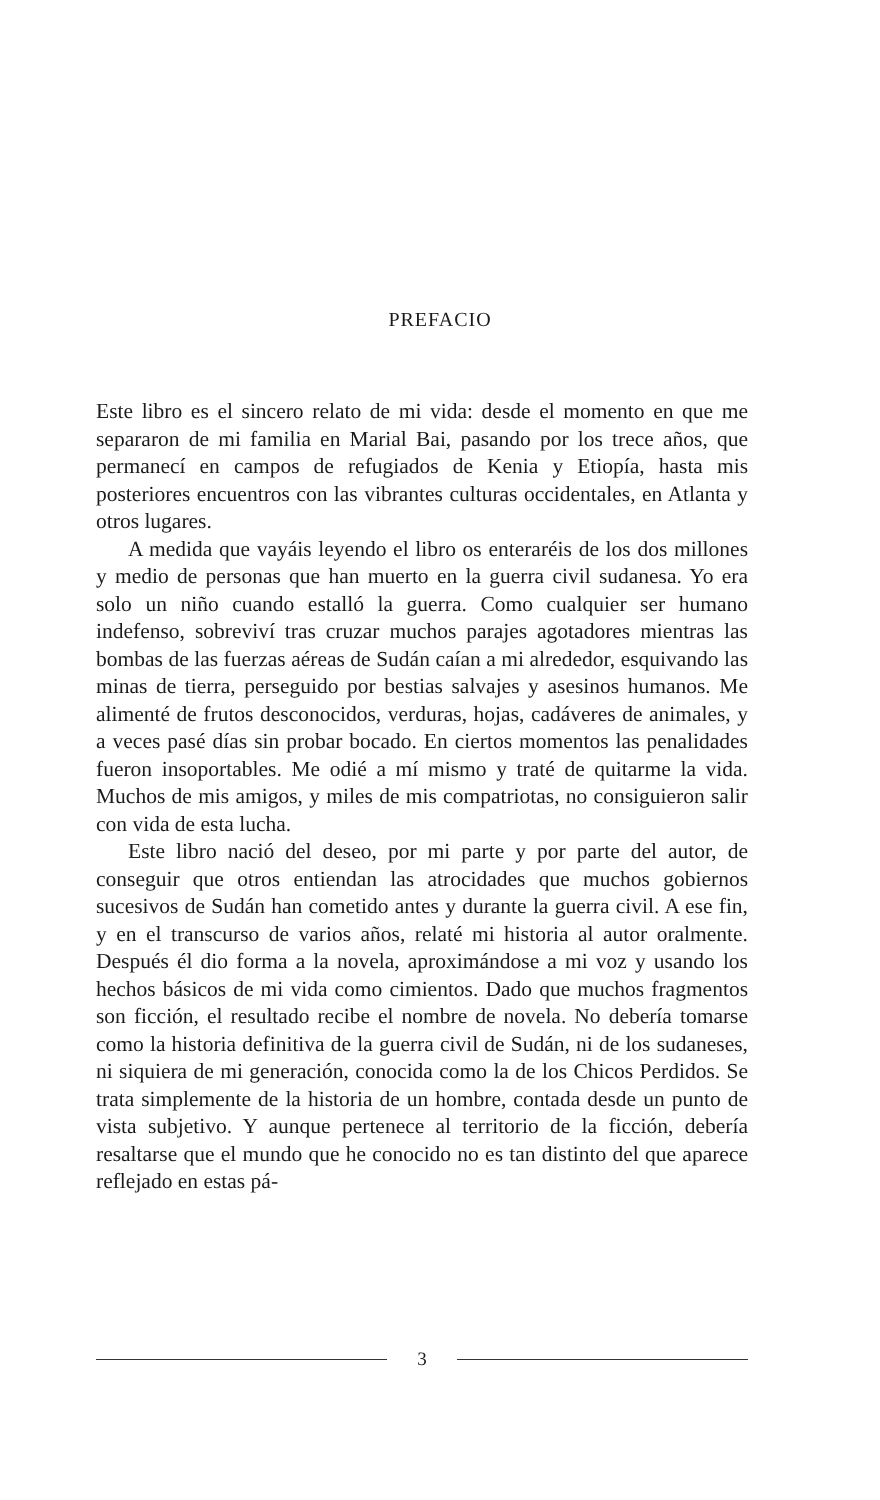PREFACIO
Este libro es el sincero relato de mi vida: desde el momento en que me separaron de mi familia en Marial Bai, pasando por los trece años, que permanecí en campos de refugiados de Kenia y Etiopía, hasta mis posteriores encuentros con las vibrantes culturas occidentales, en Atlanta y otros lugares.
A medida que vayáis leyendo el libro os enteraréis de los dos millones y medio de personas que han muerto en la guerra civil sudanesa. Yo era solo un niño cuando estalló la guerra. Como cualquier ser humano indefenso, sobreviví tras cruzar muchos parajes agotadores mientras las bombas de las fuerzas aéreas de Sudán caían a mi alrededor, esquivando las minas de tierra, perseguido por bestias salvajes y asesinos humanos. Me alimenté de frutos desconocidos, verduras, hojas, cadáveres de animales, y a veces pasé días sin probar bocado. En ciertos momentos las penalidades fueron insoportables. Me odié a mí mismo y traté de quitarme la vida. Muchos de mis amigos, y miles de mis compatriotas, no consiguieron salir con vida de esta lucha.
Este libro nació del deseo, por mi parte y por parte del autor, de conseguir que otros entiendan las atrocidades que muchos gobiernos sucesivos de Sudán han cometido antes y durante la guerra civil. A ese fin, y en el transcurso de varios años, relaté mi historia al autor oralmente. Después él dio forma a la novela, aproximándose a mi voz y usando los hechos básicos de mi vida como cimientos. Dado que muchos fragmentos son ficción, el resultado recibe el nombre de novela. No debería tomarse como la historia definitiva de la guerra civil de Sudán, ni de los sudaneses, ni siquiera de mi generación, conocida como la de los Chicos Perdidos. Se trata simplemente de la historia de un hombre, contada desde un punto de vista subjetivo. Y aunque pertenece al territorio de la ficción, debería resaltarse que el mundo que he conocido no es tan distinto del que aparece reflejado en estas pá-
3